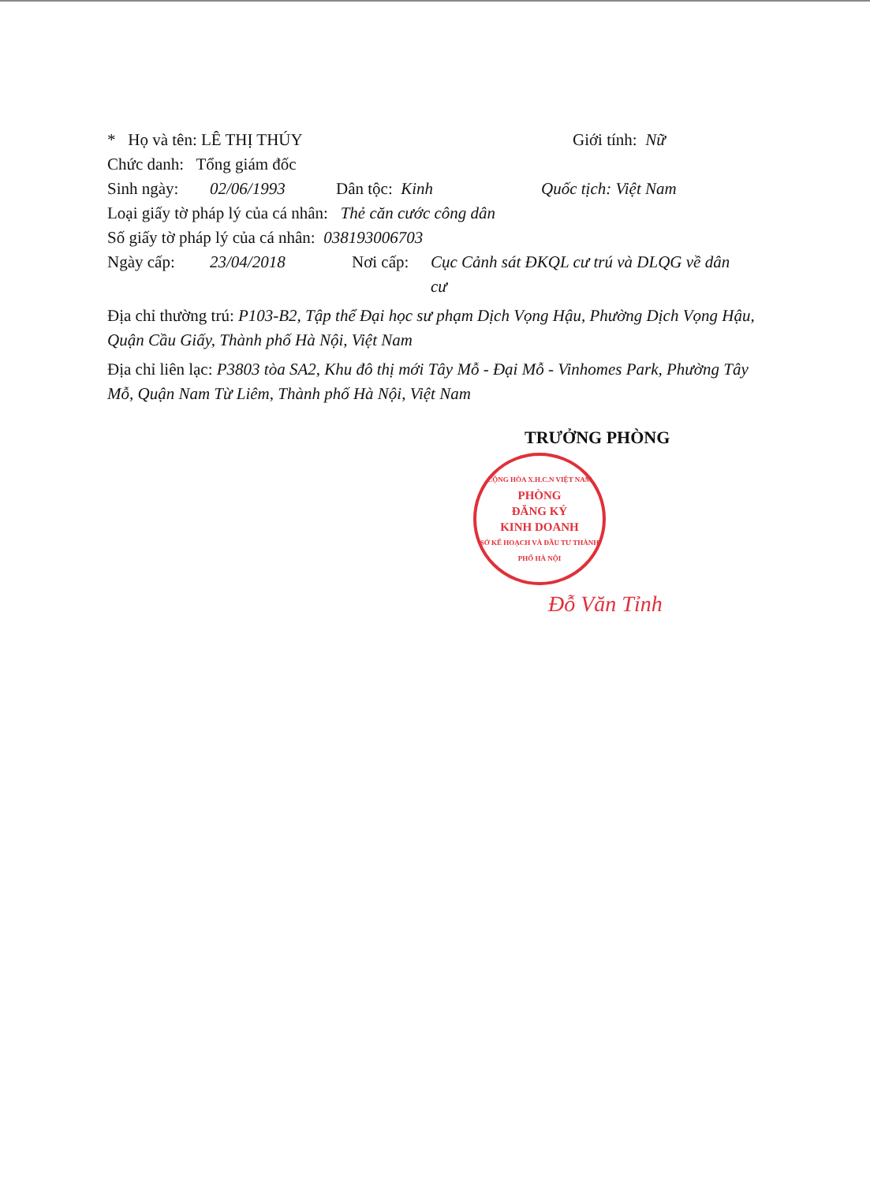* Họ và tên: LÊ THỊ THÚY Giới tính: Nữ
Chức danh: Tổng giám đốc
Sinh ngày: 02/06/1993 Dân tộc: Kinh Quốc tịch: Việt Nam
Loại giấy tờ pháp lý của cá nhân: Thẻ căn cước công dân
Số giấy tờ pháp lý của cá nhân: 038193006703
Ngày cấp: 23/04/2018 Nơi cấp: Cục Cảnh sát ĐKQL cư trú và DLQG về dân cư
Địa chỉ thường trú: P103-B2, Tập thể Đại học sư phạm Dịch Vọng Hậu, Phường Dịch Vọng Hậu, Quận Cầu Giấy, Thành phố Hà Nội, Việt Nam
Địa chỉ liên lạc: P3803 tòa SA2, Khu đô thị mới Tây Mỗ - Đại Mỗ - Vinhomes Park, Phường Tây Mỗ, Quận Nam Từ Liêm, Thành phố Hà Nội, Việt Nam
TRƯỞNG PHÒNG
CỘNG HÒA X.H.C.N VIỆT NAM
PHÒNG
ĐĂNG KÝ
KINH DOANH
SỞ KẾ HOẠCH VÀ ĐẦU TƯ THÀNH PHỐ HÀ NỘI
Đỗ Văn Tỉnh